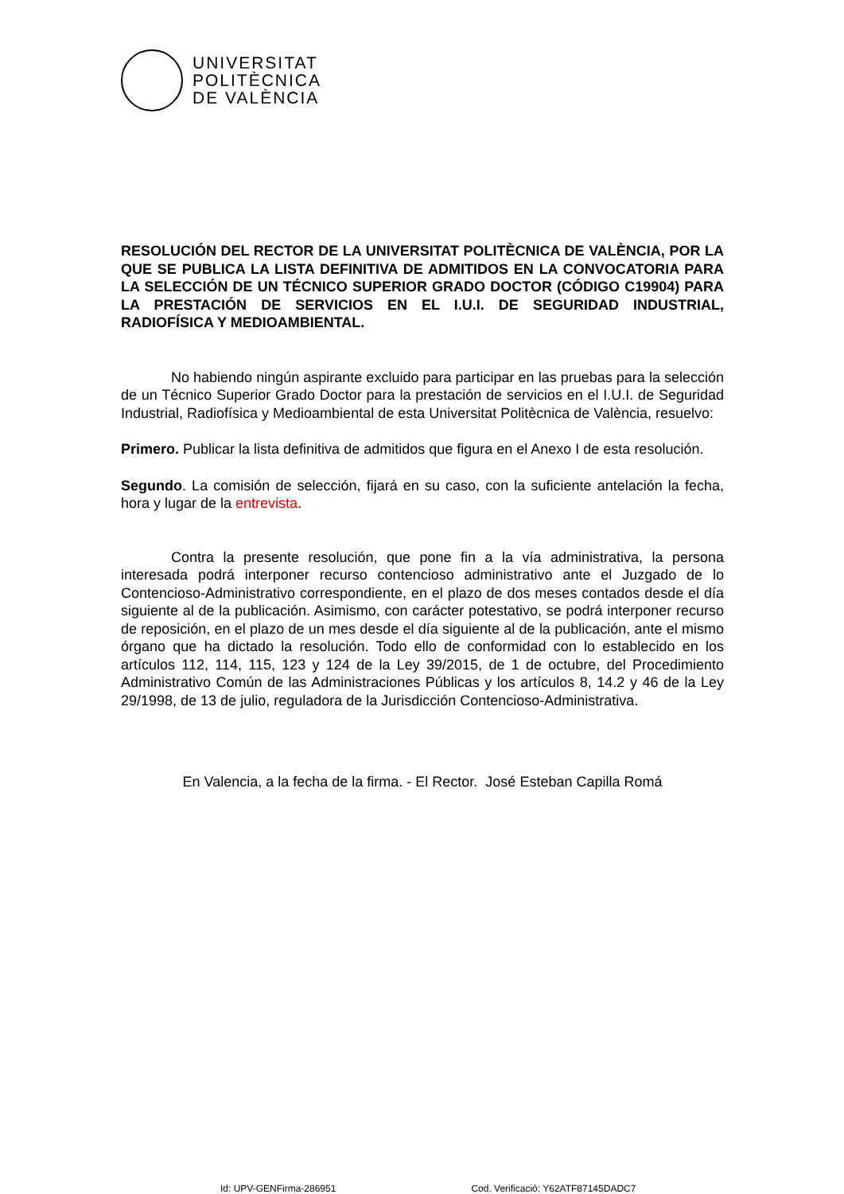UNIVERSITAT
POLITÈCNICA
DE VALÈNCIA
RESOLUCIÓN DEL RECTOR DE LA UNIVERSITAT POLITÈCNICA DE VALÈNCIA, POR LA QUE SE PUBLICA LA LISTA DEFINITIVA DE ADMITIDOS EN LA CONVOCATORIA PARA LA SELECCIÓN DE UN TÉCNICO SUPERIOR GRADO DOCTOR (CÓDIGO C19904) PARA LA PRESTACIÓN DE SERVICIOS EN EL I.U.I. DE SEGURIDAD INDUSTRIAL, RADIOFÍSICA Y MEDIOAMBIENTAL.
No habiendo ningún aspirante excluido para participar en las pruebas para la selección de un Técnico Superior Grado Doctor para la prestación de servicios en el I.U.I. de Seguridad Industrial, Radiofísica y Medioambiental de esta Universitat Politècnica de València, resuelvo:
Primero. Publicar la lista definitiva de admitidos que figura en el Anexo I de esta resolución.
Segundo. La comisión de selección, fijará en su caso, con la suficiente antelación la fecha, hora y lugar de la entrevista.
Contra la presente resolución, que pone fin a la vía administrativa, la persona interesada podrá interponer recurso contencioso administrativo ante el Juzgado de lo Contencioso-Administrativo correspondiente, en el plazo de dos meses contados desde el día siguiente al de la publicación. Asimismo, con carácter potestativo, se podrá interponer recurso de reposición, en el plazo de un mes desde el día siguiente al de la publicación, ante el mismo órgano que ha dictado la resolución. Todo ello de conformidad con lo establecido en los artículos 112, 114, 115, 123 y 124 de la Ley 39/2015, de 1 de octubre, del Procedimiento Administrativo Común de las Administraciones Públicas y los artículos 8, 14.2 y 46 de la Ley 29/1998, de 13 de julio, reguladora de la Jurisdicción Contencioso-Administrativa.
En Valencia, a la fecha de la firma. - El Rector. José Esteban Capilla Romá
Id: UPV-GENFirma-286951 Cod. Verificació: Y62ATF87145DADC7